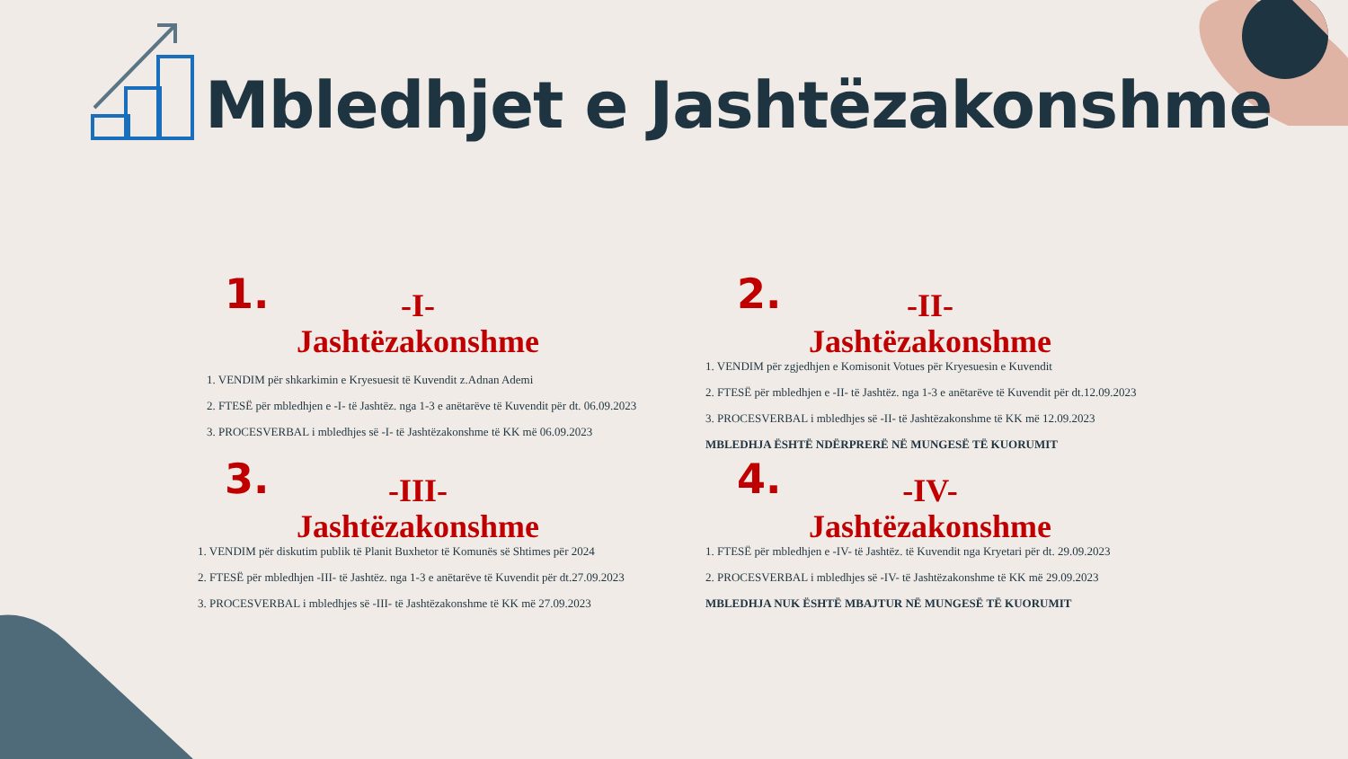Mbledhjet e Jashtëzakonshme
1. -I-
Jashtëzakonshme
1. VENDIM për shkarkimin e Kryesuesit të Kuvendit z.Adnan Ademi
2. FTESË për mbledhjen e -I- të Jashtëz. nga 1-3 e anëtarëve të Kuvendit për dt. 06.09.2023
3. PROCESVERBAL i mbledhjes së -I- të Jashtëzakonshme të KK më 06.09.2023
2. -II-
Jashtëzakonshme
1. VENDIM për zgjedhjen e Komisonit Votues për Kryesuesin e Kuvendit
2. FTESË për mbledhjen e -II- të Jashtëz. nga 1-3 e anëtarëve të Kuvendit për dt.12.09.2023
3. PROCESVERBAL i mbledhjes së -II- të Jashtëzakonshme të KK më 12.09.2023
MBLEDHJA ËSHTË NDËRPRERË NË MUNGESË TË KUORUMIT
3. -III-
Jashtëzakonshme
1. VENDIM për diskutim publik të Planit Buxhetor të Komunës së Shtimes për 2024
2. FTESË për mbledhjen -III- të Jashtëz. nga 1-3 e anëtarëve të Kuvendit për dt.27.09.2023
3. PROCESVERBAL i mbledhjes së -III- të Jashtëzakonshme të KK më 27.09.2023
4. -IV-
Jashtëzakonshme
1. FTESË për mbledhjen e -IV- të Jashtëz. të Kuvendit nga Kryetari për dt. 29.09.2023
2. PROCESVERBAL i mbledhjes së -IV- të Jashtëzakonshme të KK më 29.09.2023
MBLEDHJA NUK ËSHTË MBAJTUR NË MUNGESË TË KUORUMIT